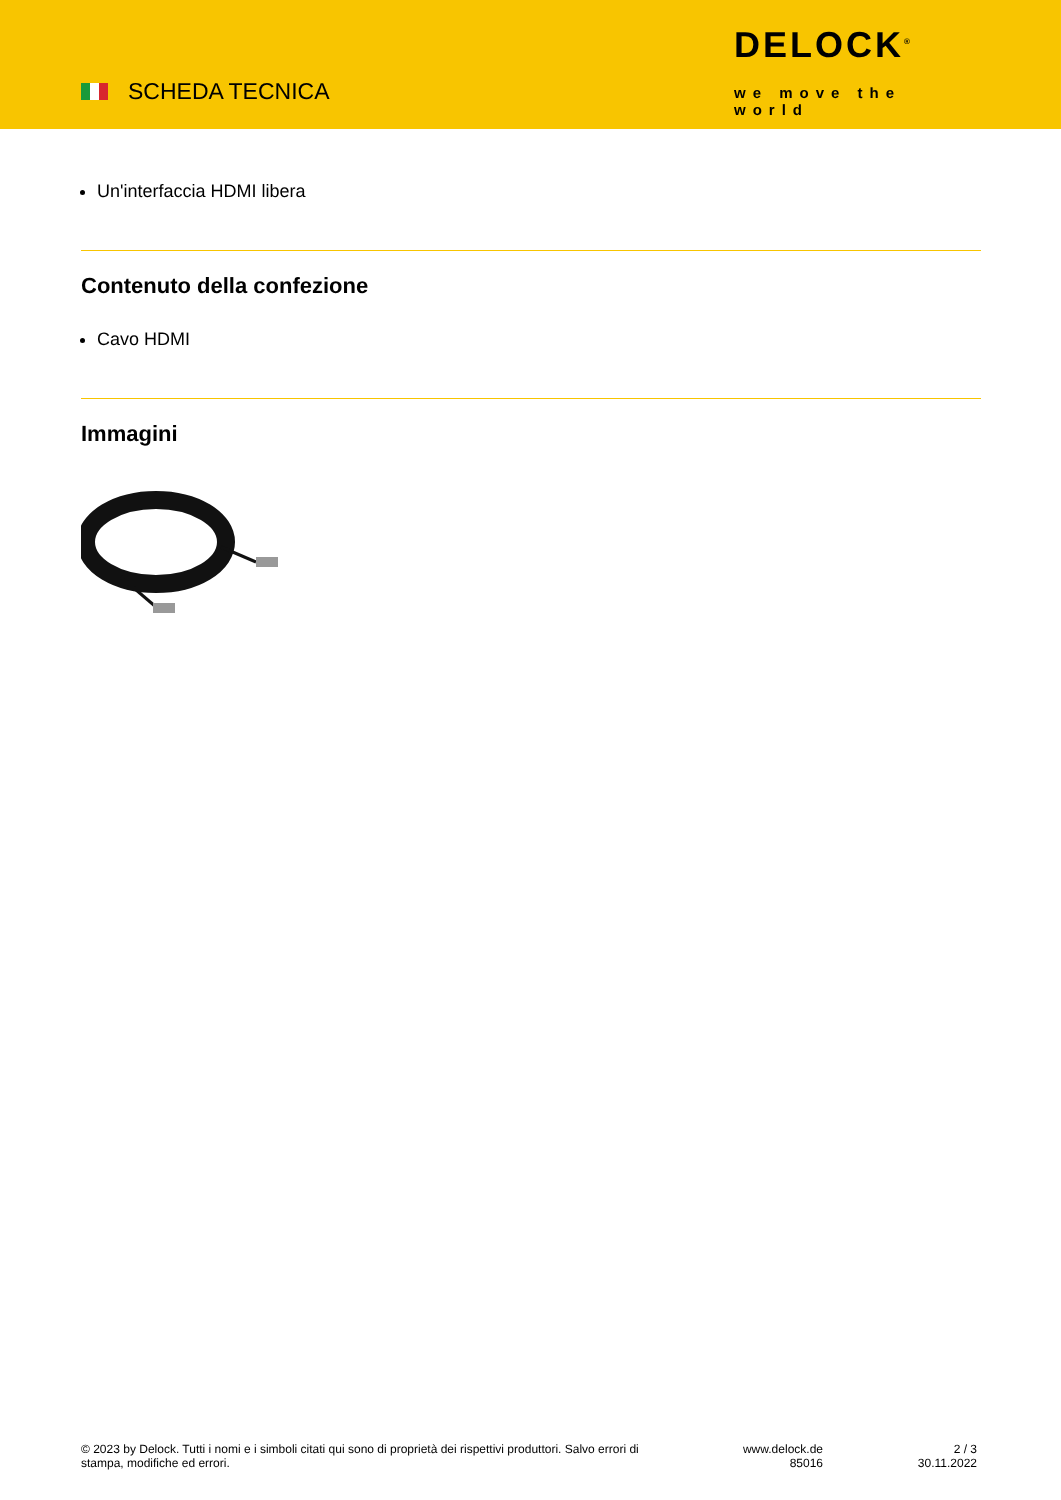SCHEDA TECNICA
DELOCK<sup>®</sup>
we move the world
Un'interfaccia HDMI libera
Contenuto della confezione
Cavo HDMI
Immagini
© 2023 by Delock. Tutti i nomi e i simboli citati qui sono di proprietà dei rispettivi produttori. Salvo errori di stampa, modifiche ed errori.
www.delock.de
85016
2 / 3
30.11.2022